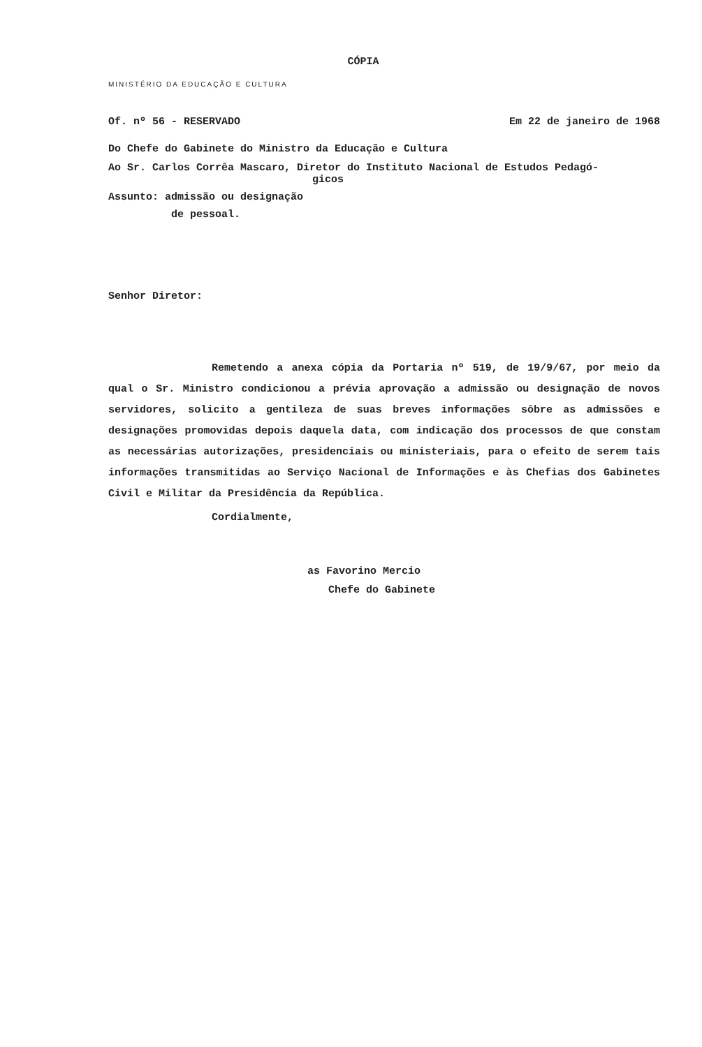CÓPIA
MINISTÉRIO DA EDUCAÇÃO E CULTURA
Of. nº 56 - RESERVADO Em 22 de janeiro de 1968
Do Chefe do Gabinete do Ministro da Educação e Cultura
Ao Sr. Carlos Corrêa Mascaro, Diretor do Instituto Nacional de Estudos Pedagó-
gicos
Assunto: admissão ou designação
de pessoal.
Senhor Diretor:
Remetendo a anexa cópia da Portaria nº 519, de 19/9/67, por meio da qual o Sr. Ministro condicionou a prévia aprovação a admissão ou designação de novos servidores, solicito a gentileza de suas breves informações sôbre as admissões e designações promovidas depois daquela data, com indicação dos processos de que constam as necessárias autorizações, presidenciais ou ministeriais, para o efeito de serem tais informações transmitidas ao Serviço Nacional de Informações e às Chefias dos Gabinetes Civil e Militar da Presidência da República.
Cordialmente,
as Favorino Mercio
Chefe do Gabinete